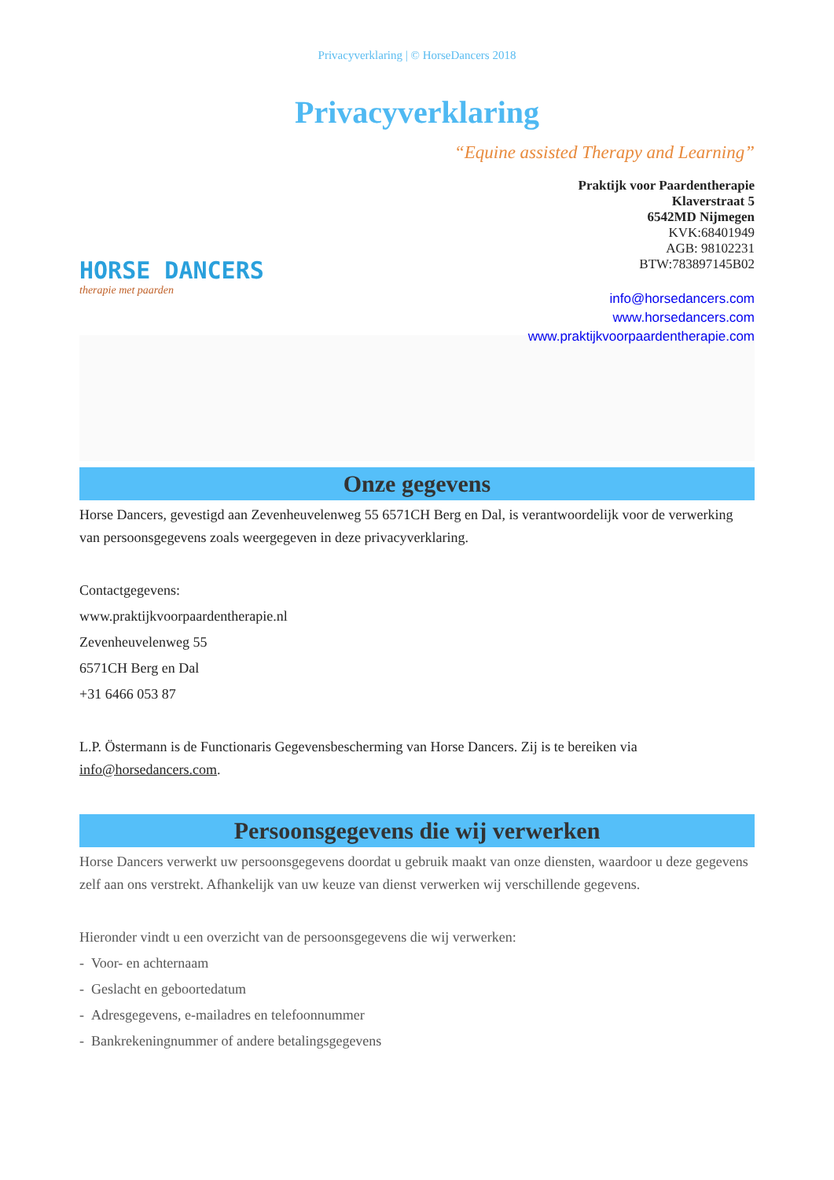Privacyverklaring | © HorseDancers 2018
Privacyverklaring
HORSE DANCERS
therapie met paarden
“Equine assisted Therapy and Learning”
Praktijk voor Paardentherapie
Klaverstraat 5
6542MD Nijmegen
KVK:68401949
AGB: 98102231
BTW:783897145B02
info@horsedancers.com
www.horsedancers.com
www.praktijkvoorpaardentherapie.com
Onze gegevens
Horse Dancers, gevestigd aan Zevenheuvelenweg 55 6571CH Berg en Dal, is verantwoordelijk voor de verwerking van persoonsgegevens zoals weergegeven in deze privacyverklaring.
Contactgegevens:
www.praktijkvoorpaardentherapie.nl
Zevenheuvelenweg 55
6571CH Berg en Dal
+31 6466 053 87
L.P. Östermann is de Functionaris Gegevensbescherming van Horse Dancers. Zij is te bereiken via info@horsedancers.com.
Persoonsgegevens die wij verwerken
Horse Dancers verwerkt uw persoonsgegevens doordat u gebruik maakt van onze diensten, waardoor u deze gegevens zelf aan ons verstrekt. Afhankelijk van uw keuze van dienst verwerken wij verschillende gegevens.
Hieronder vindt u een overzicht van de persoonsgegevens die wij verwerken:
- Voor- en achternaam
- Geslacht en geboortedatum
- Adresgegevens, e-mailadres en telefoonnummer
- Bankrekeningnummer of andere betalingsgegevens